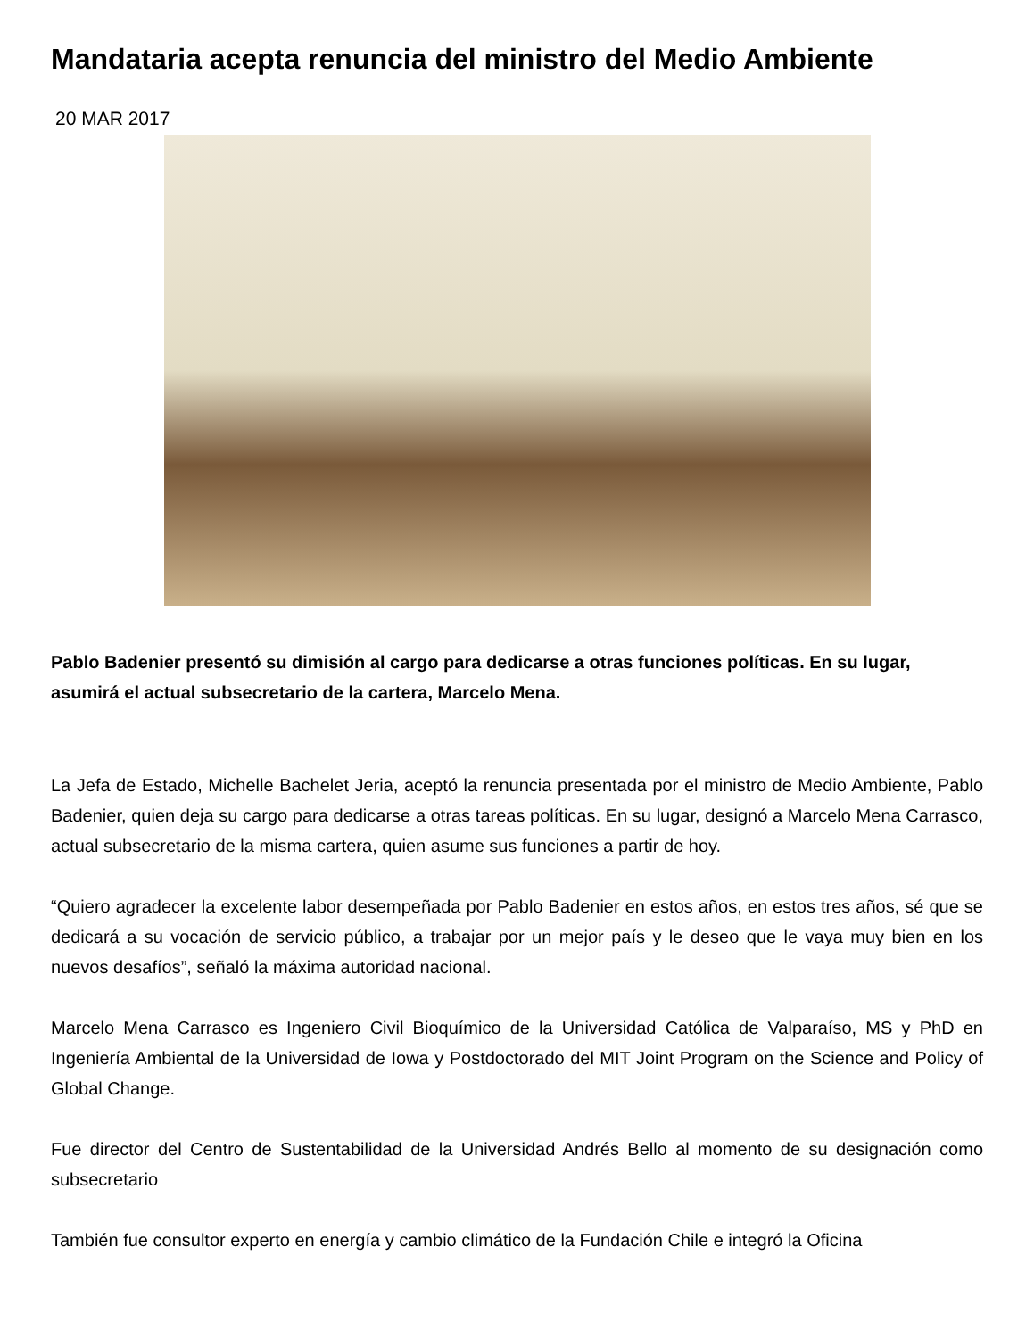Mandataria acepta renuncia del ministro del Medio Ambiente
20 MAR 2017
Pablo Badenier presentó su dimisión al cargo para dedicarse a otras funciones políticas. En su lugar, asumirá el actual subsecretario de la cartera, Marcelo Mena.
La Jefa de Estado, Michelle Bachelet Jeria, aceptó la renuncia presentada por el ministro de Medio Ambiente, Pablo Badenier, quien deja su cargo para dedicarse a otras tareas políticas. En su lugar, designó a Marcelo Mena Carrasco, actual subsecretario de la misma cartera, quien asume sus funciones a partir de hoy.
“Quiero agradecer la excelente labor desempeñada por Pablo Badenier en estos años, en estos tres años, sé que se dedicará a su vocación de servicio público, a trabajar por un mejor país y le deseo que le vaya muy bien en los nuevos desafíos”, señaló la máxima autoridad nacional.
Marcelo Mena Carrasco es Ingeniero Civil Bioquímico de la Universidad Católica de Valparaíso, MS y PhD en Ingeniería Ambiental de la Universidad de Iowa y Postdoctorado del MIT Joint Program on the Science and Policy of Global Change.
Fue director del Centro de Sustentabilidad de la Universidad Andrés Bello al momento de su designación como subsecretario
También fue consultor experto en energía y cambio climático de la Fundación Chile e integró la Oficina